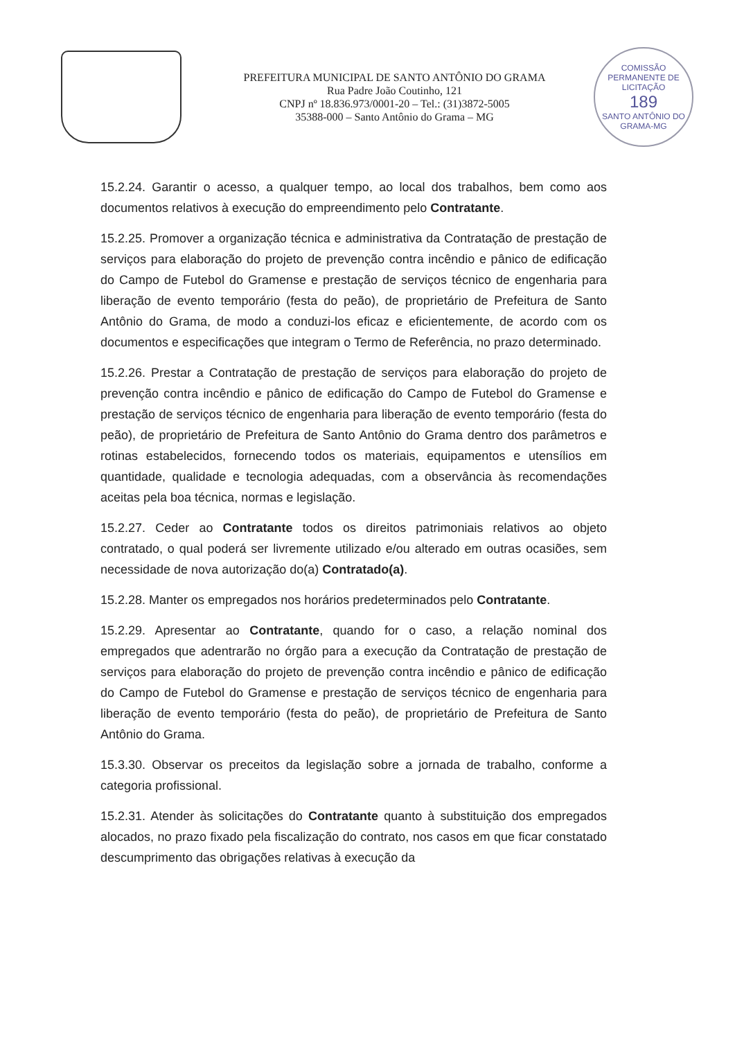PREFEITURA MUNICIPAL DE SANTO ANTÔNIO DO GRAMA
Rua Padre João Coutinho, 121
CNPJ nº 18.836.973/0001-20 – Tel.: (31)3872-5005
35388-000 – Santo Antônio do Grama – MG
COMISSÃO PERMANENTE DE LICITAÇÃO
189
SANTO ANTÔNIO DO GRAMA-MG
15.2.24. Garantir o acesso, a qualquer tempo, ao local dos trabalhos, bem como aos documentos relativos à execução do empreendimento pelo Contratante.
15.2.25. Promover a organização técnica e administrativa da Contratação de prestação de serviços para elaboração do projeto de prevenção contra incêndio e pânico de edificação do Campo de Futebol do Gramense e prestação de serviços técnico de engenharia para liberação de evento temporário (festa do peão), de proprietário de Prefeitura de Santo Antônio do Grama, de modo a conduzi-los eficaz e eficientemente, de acordo com os documentos e especificações que integram o Termo de Referência, no prazo determinado.
15.2.26. Prestar a Contratação de prestação de serviços para elaboração do projeto de prevenção contra incêndio e pânico de edificação do Campo de Futebol do Gramense e prestação de serviços técnico de engenharia para liberação de evento temporário (festa do peão), de proprietário de Prefeitura de Santo Antônio do Grama dentro dos parâmetros e rotinas estabelecidos, fornecendo todos os materiais, equipamentos e utensílios em quantidade, qualidade e tecnologia adequadas, com a observância às recomendações aceitas pela boa técnica, normas e legislação.
15.2.27. Ceder ao Contratante todos os direitos patrimoniais relativos ao objeto contratado, o qual poderá ser livremente utilizado e/ou alterado em outras ocasiões, sem necessidade de nova autorização do(a) Contratado(a).
15.2.28. Manter os empregados nos horários predeterminados pelo Contratante.
15.2.29. Apresentar ao Contratante, quando for o caso, a relação nominal dos empregados que adentrarão no órgão para a execução da Contratação de prestação de serviços para elaboração do projeto de prevenção contra incêndio e pânico de edificação do Campo de Futebol do Gramense e prestação de serviços técnico de engenharia para liberação de evento temporário (festa do peão), de proprietário de Prefeitura de Santo Antônio do Grama.
15.3.30. Observar os preceitos da legislação sobre a jornada de trabalho, conforme a categoria profissional.
15.2.31. Atender às solicitações do Contratante quanto à substituição dos empregados alocados, no prazo fixado pela fiscalização do contrato, nos casos em que ficar constatado descumprimento das obrigações relativas à execução da